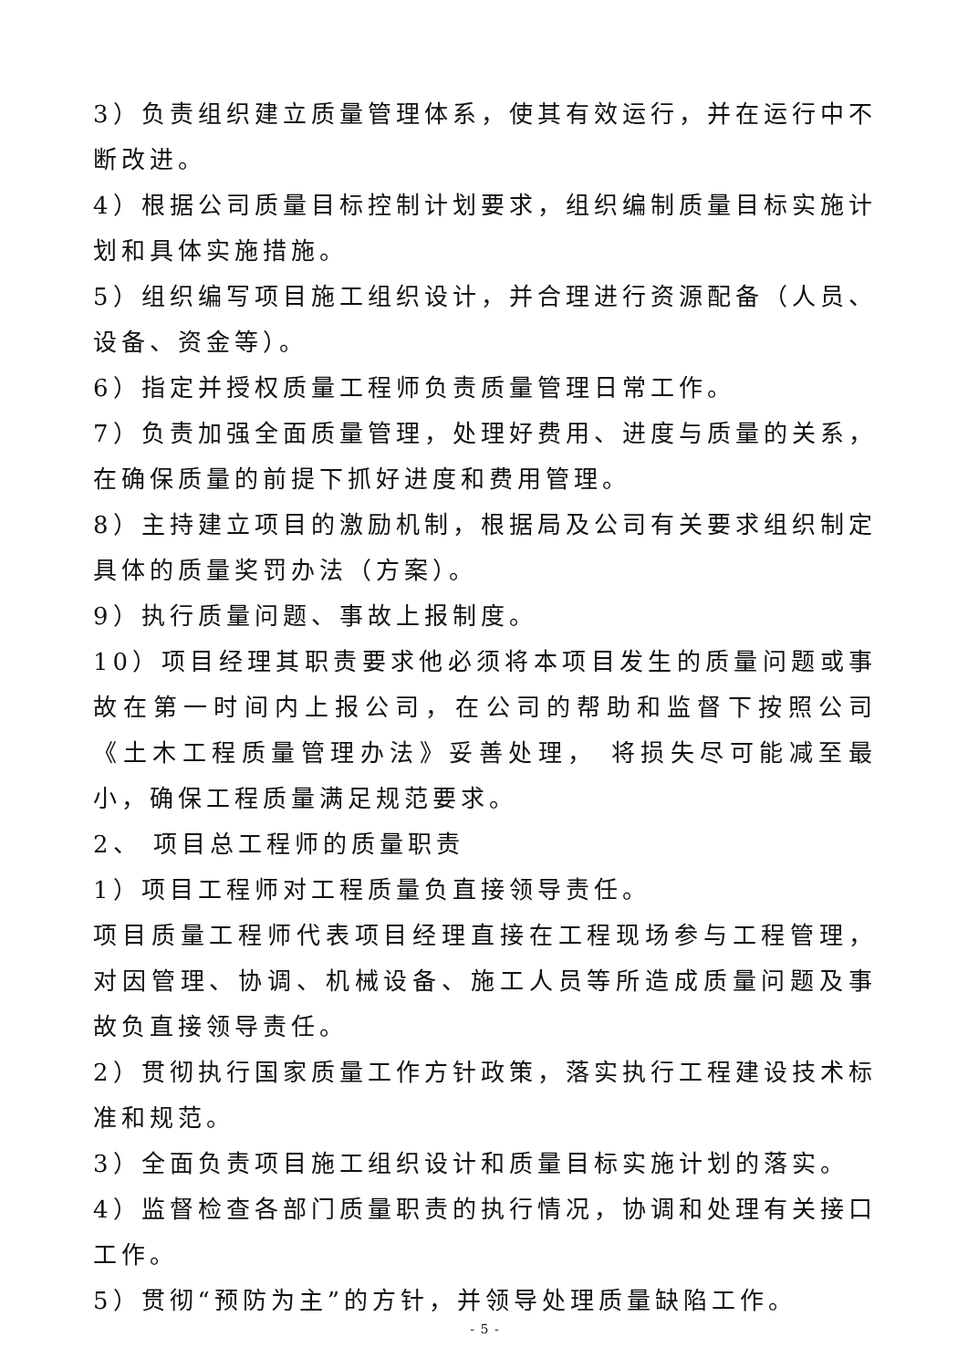3）负责组织建立质量管理体系，使其有效运行，并在运行中不断改进。
4）根据公司质量目标控制计划要求，组织编制质量目标实施计划和具体实施措施。
5）组织编写项目施工组织设计，并合理进行资源配备（人员、设备、资金等）。
6）指定并授权质量工程师负责质量管理日常工作。
7）负责加强全面质量管理，处理好费用、进度与质量的关系，在确保质量的前提下抓好进度和费用管理。
8）主持建立项目的激励机制，根据局及公司有关要求组织制定具体的质量奖罚办法（方案）。
9）执行质量问题、事故上报制度。
10）项目经理其职责要求他必须将本项目发生的质量问题或事故在第一时间内上报公司，在公司的帮助和监督下按照公司《土木工程质量管理办法》妥善处理， 将损失尽可能减至最小，确保工程质量满足规范要求。
2、 项目总工程师的质量职责
1）项目工程师对工程质量负直接领导责任。
项目质量工程师代表项目经理直接在工程现场参与工程管理，对因管理、协调、机械设备、施工人员等所造成质量问题及事故负直接领导责任。
2）贯彻执行国家质量工作方针政策，落实执行工程建设技术标准和规范。
3）全面负责项目施工组织设计和质量目标实施计划的落实。
4）监督检查各部门质量职责的执行情况，协调和处理有关接口工作。
5）贯彻“预防为主”的方针，并领导处理质量缺陷工作。
- 5 -